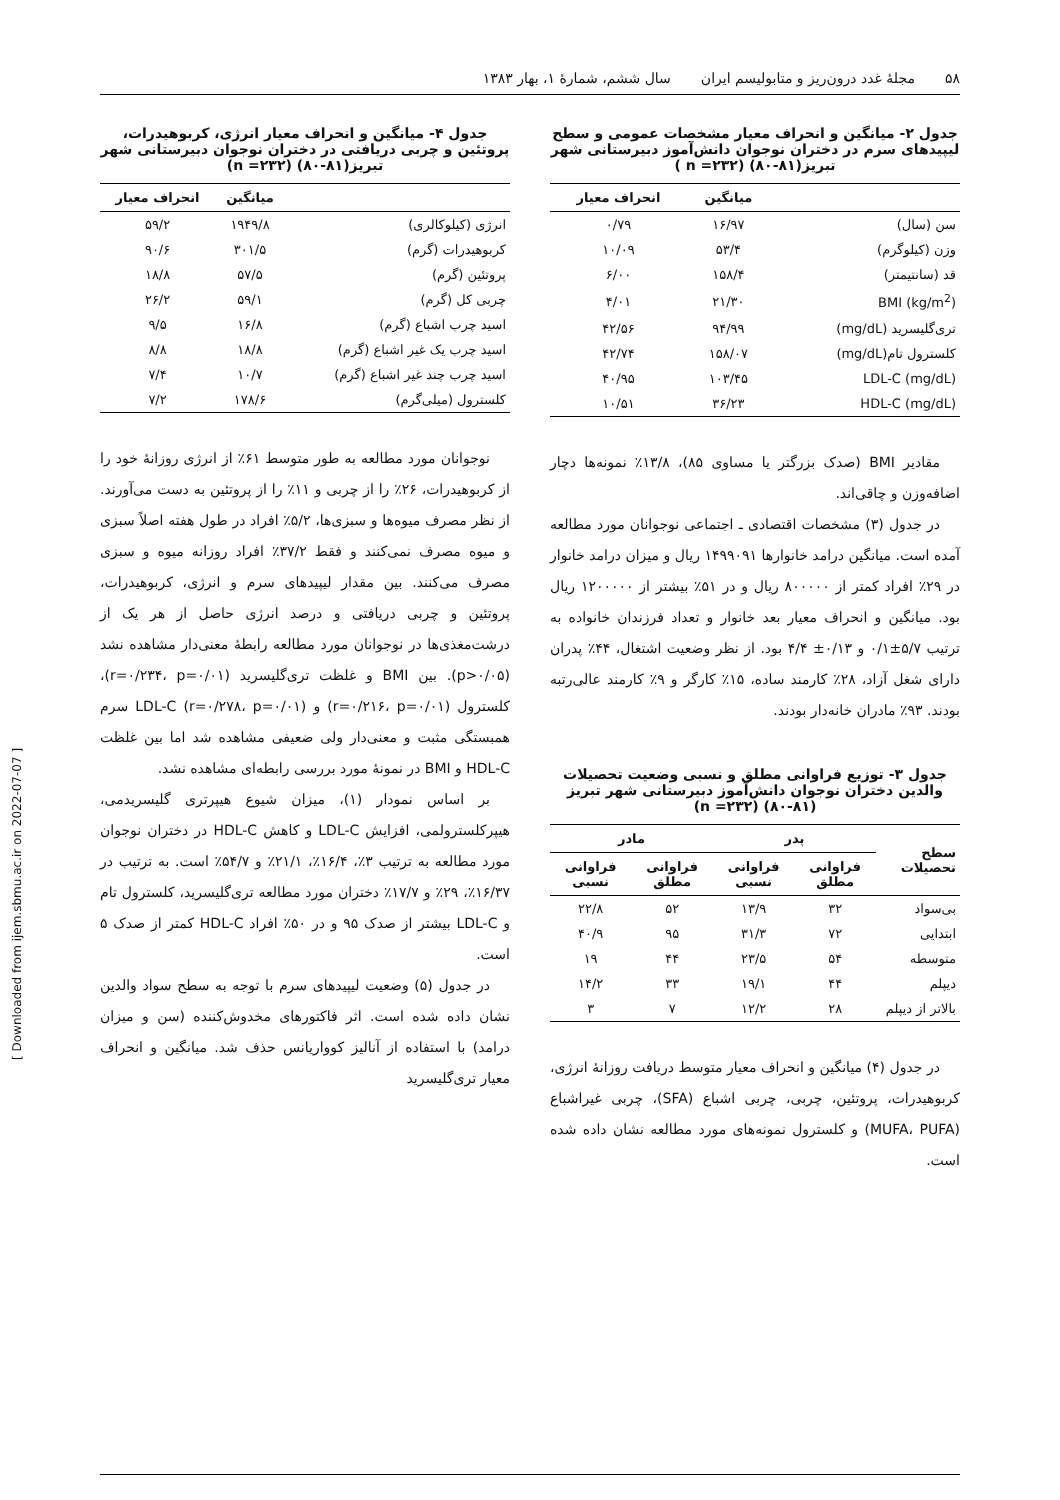۵۸ مجلهٔ غدد درون‌ریز و متابولیسم ایران سال ششم، شمارهٔ ۱، بهار ۱۳۸۳
جدول ۲- میانگین و انحراف معیار مشخصات عمومی و سطح لیپیدهای سرم در دختران نوجوان دانش‌آموز دبیرستانی شهر تبریز(۸۱-۸۰) (n =۲۳۲ )
| | میانگین | انحراف معیار |
| --- | --- | --- |
| سن (سال) | ۱۶/۹۷ | ۰/۷۹ |
| وزن (کیلوگرم) | ۵۳/۴ | ۱۰/۰۹ |
| قد (سانتیمتر) | ۱۵۸/۴ | ۶/۰۰ |
| BMI (kg/m<sup>2</sup>) | ۲۱/۳۰ | ۴/۰۱ |
| تری‌گلیسرید (mg/dL) | ۹۴/۹۹ | ۴۲/۵۶ |
| کلسترول تام(mg/dL) | ۱۵۸/۰۷ | ۴۲/۷۴ |
| LDL-C (mg/dL) | ۱۰۳/۴۵ | ۴۰/۹۵ |
| HDL-C (mg/dL) | ۳۶/۲۳ | ۱۰/۵۱ |
مقادیر BMI (صدک بزرگتر یا مساوی ۸۵)، ۱۳/۸٪ نمونه‌ها دچار اضافه‌وزن و چاقی‌اند.
در جدول (۳) مشخصات اقتصادی ـ اجتماعی نوجوانان مورد مطالعه آمده است. میانگین درامد خانوارها ۱۴۹۹۰۹۱ ریال و میزان درامد خانوار در ۲۹٪ افراد کمتر از ۸۰۰۰۰۰ ریال و در ۵۱٪ بیشتر از ۱۲۰۰۰۰۰ ریال بود. میانگین و انحراف معیار بعد خانوار و تعداد فرزندان خانواده به ترتیب ۵/۷±۰/۱ و ۰/۱۳± ۴/۴ بود. از نظر وضعیت اشتغال، ۴۴٪ پدران دارای شغل آزاد، ۲۸٪ کارمند ساده، ۱۵٪ کارگر و ۹٪ کارمند عالی‌رتبه بودند. ۹۳٪ مادران خانه‌دار بودند.
جدول ۳- توزیع فراوانی مطلق و نسبی وضعیت تحصیلات والدین دختران نوجوان دانش‌آموز دبیرستانی شهر تبریز (۸۱-۸۰) (n =۲۳۲)
| سطح تحصیلات | پدر | | مادر | |
| --- | --- | --- | --- | --- |
| | فراوانی مطلق | فراوانی نسبی | فراوانی مطلق | فراوانی نسبی |
| بی‌سواد | ۳۲ | ۱۳/۹ | ۵۲ | ۲۲/۸ |
| ابتدایی | ۷۲ | ۳۱/۳ | ۹۵ | ۴۰/۹ |
| متوسطه | ۵۴ | ۲۳/۵ | ۴۴ | ۱۹ |
| دیپلم | ۴۴ | ۱۹/۱ | ۳۳ | ۱۴/۲ |
| بالاتر از دیپلم | ۲۸ | ۱۲/۲ | ۷ | ۳ |
در جدول (۴) میانگین و انحراف معیار متوسط دریافت روزانهٔ انرژی، کربوهیدرات، پروتئین، چربی، چربی اشباع (SFA)، چربی غیراشباع (MUFA، PUFA) و کلسترول نمونه‌های مورد مطالعه نشان داده شده است.
جدول ۴- میانگین و انحراف معیار انرژی، کربوهیدرات، پروتئین و چربی دریافتی در دختران نوجوان دبیرستانی شهر تبریز(۸۱-۸۰) (n =۲۳۲)
| | میانگین | انحراف معیار |
| --- | --- | --- |
| انرژی (کیلوکالری) | ۱۹۴۹/۸ | ۵۹/۲ |
| کربوهیدرات (گرم) | ۳۰۱/۵ | ۹۰/۶ |
| پروتئین (گرم) | ۵۷/۵ | ۱۸/۸ |
| چربی کل (گرم) | ۵۹/۱ | ۲۶/۲ |
| اسید چرب اشباع (گرم) | ۱۶/۸ | ۹/۵ |
| اسید چرب یک غیر اشباع (گرم) | ۱۸/۸ | ۸/۸ |
| اسید چرب چند غیر اشباع (گرم) | ۱۰/۷ | ۷/۴ |
| کلسترول (میلی‌گرم) | ۱۷۸/۶ | ۷/۲ |
نوجوانان مورد مطالعه به طور متوسط ۶۱٪ از انرژی روزانهٔ خود را از کربوهیدرات، ۲۶٪ را از چربی و ۱۱٪ را از پروتئین به دست می‌آورند. از نظر مصرف میوه‌ها و سبزی‌ها، ۵/۲٪ افراد در طول هفته اصلاً سبزی و میوه مصرف نمی‌کنند و فقط ۳۷/۲٪ افراد روزانه میوه و سبزی مصرف می‌کنند. بین مقدار لیپیدهای سرم و انرژی، کربوهیدرات، پروتئین و چربی دریافتی و درصد انرژی حاصل از هر یک از درشت‌مغذی‌ها در نوجوانان مورد مطالعه رابطهٔ معنی‌دار مشاهده نشد (p>۰/۰۵). بین BMI و غلظت تری‌گلیسرید (r=۰/۲۳۴، p=۰/۰۱)، کلسترول (r=۰/۲۱۶، p=۰/۰۱) و LDL-C (r=۰/۲۷۸، p=۰/۰۱) سرم همبستگی مثبت و معنی‌دار ولی ضعیفی مشاهده شد اما بین غلظت HDL-C و BMI در نمونهٔ مورد بررسی رابطه‌ای مشاهده نشد.
بر اساس نمودار (۱)، میزان شیوع هیپرتری گلیسریدمی، هیپرکلسترولمی، افزایش LDL-C و کاهش HDL-C در دختران نوجوان مورد مطالعه به ترتیب ۳٪، ۱۶/۴٪، ۲۱/۱٪ و ۵۴/۷٪ است. به ترتیب در ۱۶/۳۷٪، ۲۹٪ و ۱۷/۷٪ دختران مورد مطالعه تری‌گلیسرید، کلسترول تام و LDL-C بیشتر از صدک ۹۵ و در ۵۰٪ افراد HDL-C کمتر از صدک ۵ است.
در جدول (۵) وضعیت لیپیدهای سرم با توجه به سطح سواد والدین نشان داده شده است. اثر فاکتورهای مخدوش‌کننده (سن و میزان درامد) با استفاده از آنالیز کوواریانس حذف شد. میانگین و انحراف معیار تری‌گلیسرید
[ Downloaded from ijem.sbmu.ac.ir on 2022-07-07 ]